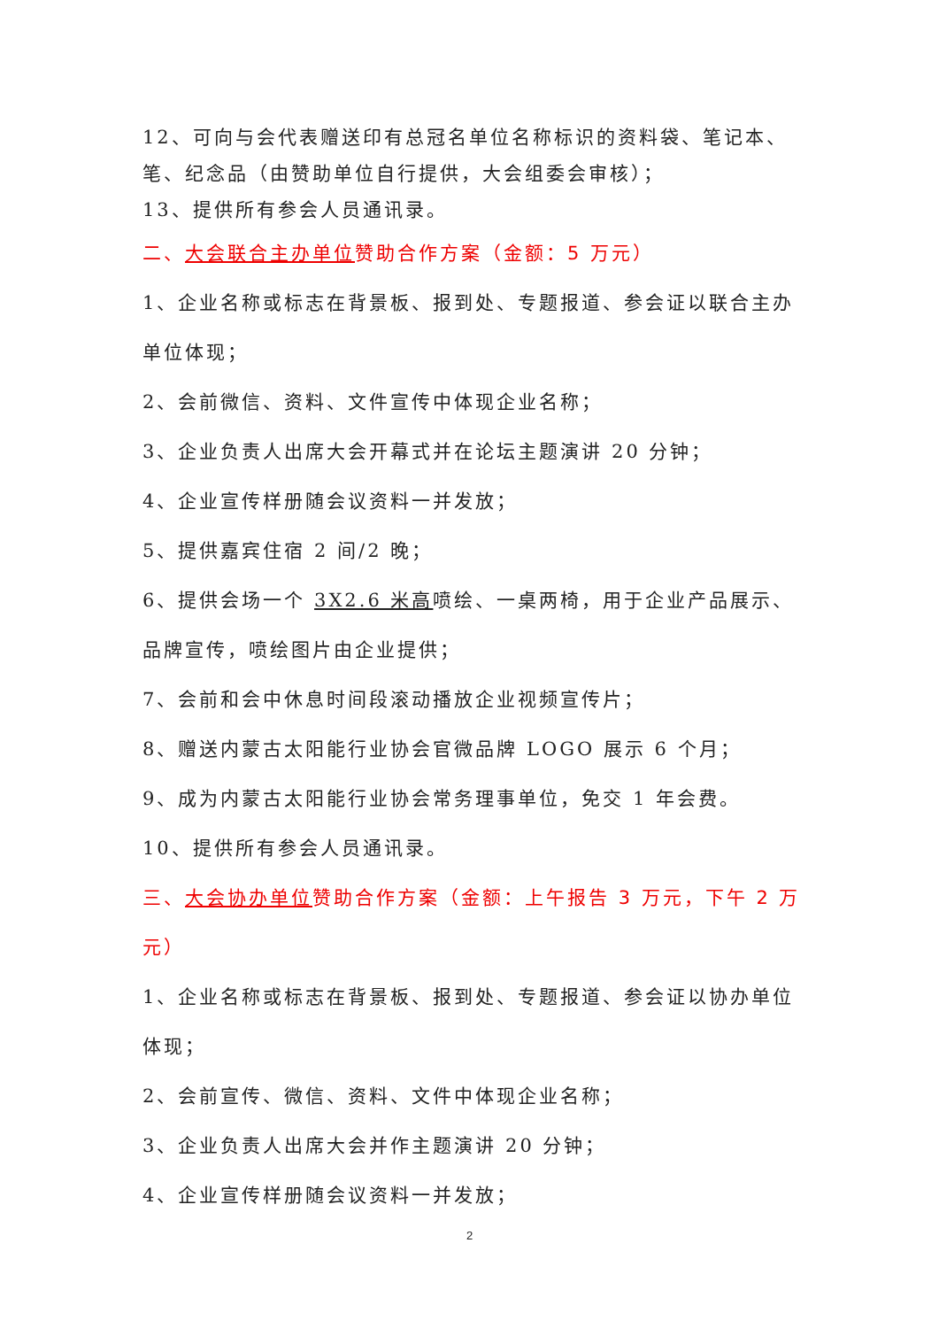12、可向与会代表赠送印有总冠名单位名称标识的资料袋、笔记本、笔、纪念品（由赞助单位自行提供，大会组委会审核）；
13、提供所有参会人员通讯录。
二、大会联合主办单位赞助合作方案（金额：5 万元）
1、企业名称或标志在背景板、报到处、专题报道、参会证以联合主办单位体现；
2、会前微信、资料、文件宣传中体现企业名称；
3、企业负责人出席大会开幕式并在论坛主题演讲 20 分钟；
4、企业宣传样册随会议资料一并发放；
5、提供嘉宾住宿 2 间/2 晚；
6、提供会场一个 3X2.6 米高喷绘、一桌两椅，用于企业产品展示、品牌宣传，喷绘图片由企业提供；
7、会前和会中休息时间段滚动播放企业视频宣传片；
8、赠送内蒙古太阳能行业协会官微品牌 LOGO 展示 6 个月；
9、成为内蒙古太阳能行业协会常务理事单位，免交 1 年会费。
10、提供所有参会人员通讯录。
三、大会协办单位赞助合作方案（金额：上午报告 3 万元，下午 2 万元）
1、企业名称或标志在背景板、报到处、专题报道、参会证以协办单位体现；
2、会前宣传、微信、资料、文件中体现企业名称；
3、企业负责人出席大会并作主题演讲 20 分钟；
4、企业宣传样册随会议资料一并发放；
2